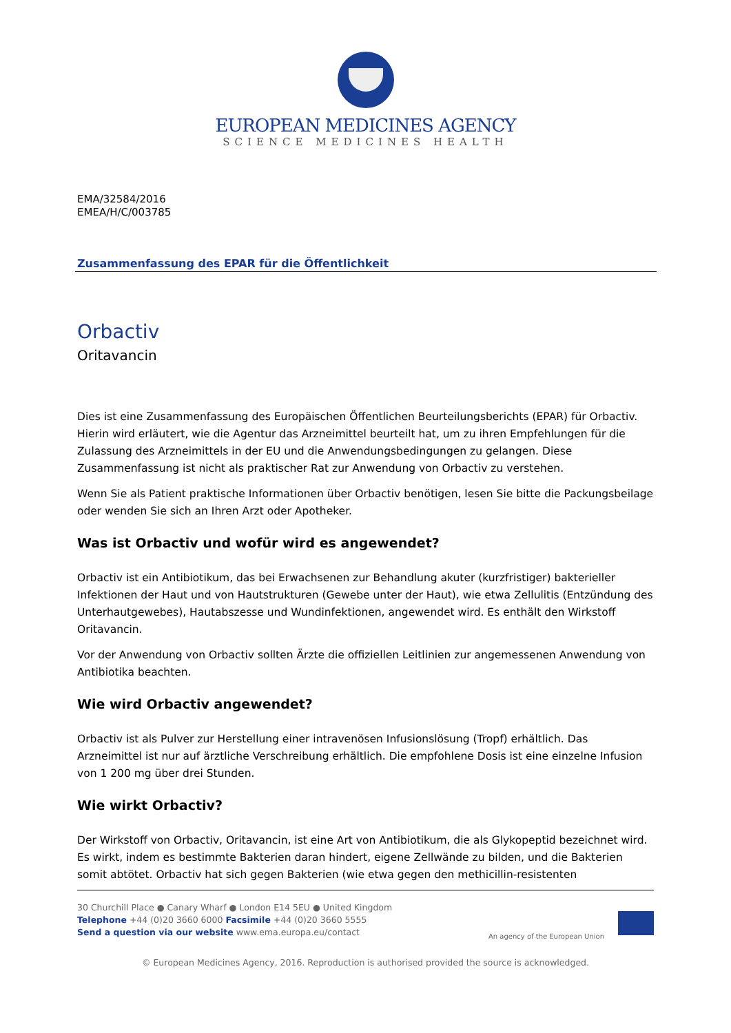EUROPEAN MEDICINES AGENCY
SCIENCE MEDICINES HEALTH
EMA/32584/2016
EMEA/H/C/003785
Zusammenfassung des EPAR für die Öffentlichkeit
Orbactiv
Oritavancin
Dies ist eine Zusammenfassung des Europäischen Öffentlichen Beurteilungsberichts (EPAR) für Orbactiv. Hierin wird erläutert, wie die Agentur das Arzneimittel beurteilt hat, um zu ihren Empfehlungen für die Zulassung des Arzneimittels in der EU und die Anwendungsbedingungen zu gelangen. Diese Zusammenfassung ist nicht als praktischer Rat zur Anwendung von Orbactiv zu verstehen.
Wenn Sie als Patient praktische Informationen über Orbactiv benötigen, lesen Sie bitte die Packungsbeilage oder wenden Sie sich an Ihren Arzt oder Apotheker.
Was ist Orbactiv und wofür wird es angewendet?
Orbactiv ist ein Antibiotikum, das bei Erwachsenen zur Behandlung akuter (kurzfristiger) bakterieller Infektionen der Haut und von Hautstrukturen (Gewebe unter der Haut), wie etwa Zellulitis (Entzündung des Unterhautgewebes), Hautabszesse und Wundinfektionen, angewendet wird. Es enthält den Wirkstoff Oritavancin.
Vor der Anwendung von Orbactiv sollten Ärzte die offiziellen Leitlinien zur angemessenen Anwendung von Antibiotika beachten.
Wie wird Orbactiv angewendet?
Orbactiv ist als Pulver zur Herstellung einer intravenösen Infusionslösung (Tropf) erhältlich. Das Arzneimittel ist nur auf ärztliche Verschreibung erhältlich. Die empfohlene Dosis ist eine einzelne Infusion von 1 200 mg über drei Stunden.
Wie wirkt Orbactiv?
Der Wirkstoff von Orbactiv, Oritavancin, ist eine Art von Antibiotikum, die als Glykopeptid bezeichnet wird. Es wirkt, indem es bestimmte Bakterien daran hindert, eigene Zellwände zu bilden, und die Bakterien somit abtötet. Orbactiv hat sich gegen Bakterien (wie etwa gegen den methicillin-resistenten
30 Churchill Place ● Canary Wharf ● London E14 5EU ● United Kingdom
Telephone +44 (0)20 3660 6000 Facsimile +44 (0)20 3660 5555
Send a question via our website www.ema.europa.eu/contact
An agency of the European Union
© European Medicines Agency, 2016. Reproduction is authorised provided the source is acknowledged.